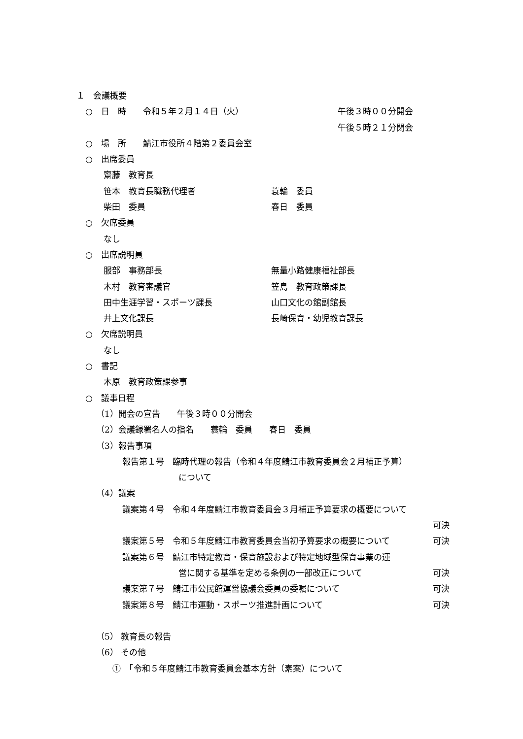１　会議概要
○　日　時　　令和５年２月１４日（火） 午後３時００分開会 午後５時２１分閉会
○　場　所　　鯖江市役所４階第２委員会室
○　出席委員
齋藤　教育長
笹本　教育長職務代理者 蓑輪　委員
柴田　委員 春日　委員
○　欠席委員
なし
○　出席説明員
服部　事務部長 無量小路健康福祉部長
木村　教育審議官 笠島　教育政策課長
田中生涯学習・スポーツ課長 山口文化の館副館長
井上文化課長 長崎保育・幼児教育課長
○　欠席説明員
なし
○　書記
木原　教育政策課参事
○　議事日程
（1）開会の宣告　　午後３時００分開会
（2）会議録署名人の指名　　蓑輪　委員　　春日　委員
（3）報告事項
報告第１号　臨時代理の報告（令和４年度鯖江市教育委員会２月補正予算）
について
（4）議案
議案第４号　令和４年度鯖江市教育委員会３月補正予算要求の概要について
可決
議案第５号　令和５年度鯖江市教育委員会当初予算要求の概要について 可決
議案第６号　鯖江市特定教育・保育施設および特定地域型保育事業の運
営に関する基準を定める条例の一部改正について 可決
議案第７号　鯖江市公民館運営協議会委員の委嘱について 可決
議案第８号　鯖江市運動・スポーツ推進計画について 可決
（5） 教育長の報告
（6） その他
①　「令和５年度鯖江市教育委員会基本方針（素案）について